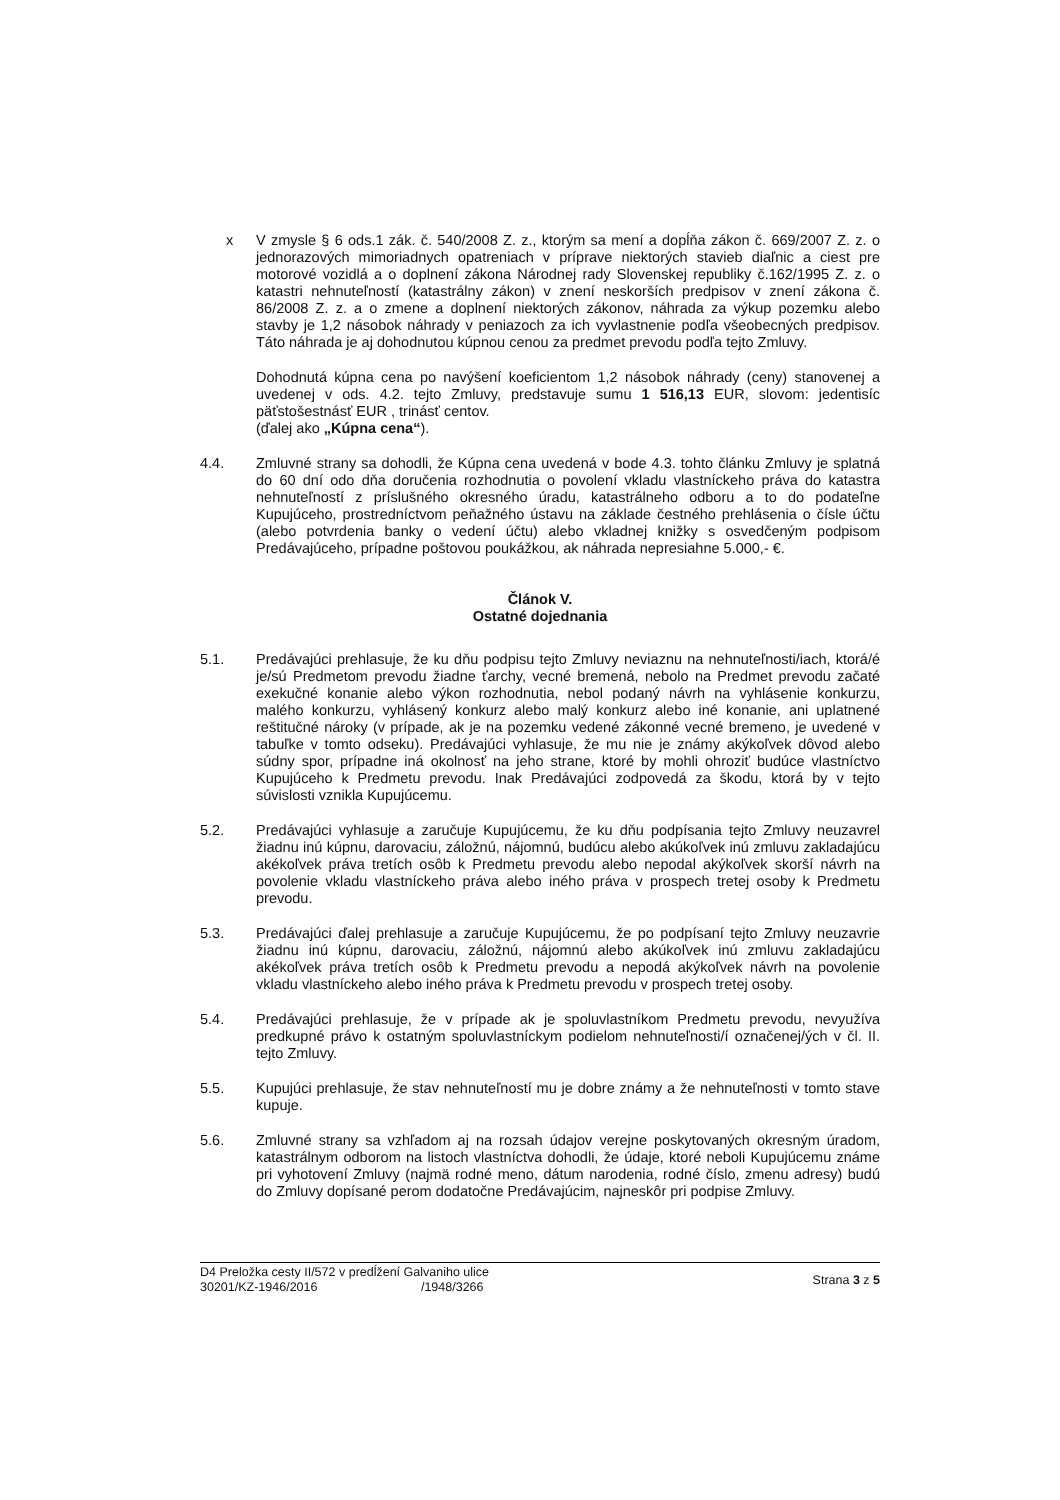x V zmysle § 6 ods.1 zák. č. 540/2008 Z. z., ktorým sa mení a dopĺňa zákon č. 669/2007 Z. z. o jednorazových mimoriadnych opatreniach v príprave niektorých stavieb diaľnic a ciest pre motorové vozidlá a o doplnení zákona Národnej rady Slovenskej republiky č.162/1995 Z. z. o katastri nehnuteľností (katastrálny zákon) v znení neskorších predpisov v znení zákona č. 86/2008 Z. z. a o zmene a doplnení niektorých zákonov, náhrada za výkup pozemku alebo stavby je 1,2 násobok náhrady v peniazoch za ich vyvlastnenie podľa všeobecných predpisov. Táto náhrada je aj dohodnutou kúpnou cenou za predmet prevodu podľa tejto Zmluvy.
Dohodnutá kúpna cena po navýšení koeficientom 1,2 násobok náhrady (ceny) stanovenej a uvedenej v ods. 4.2. tejto Zmluvy, predstavuje sumu 1 516,13 EUR, slovom: jedentisíc päťstošestnásť EUR , trinásť centov.
(ďalej ako „Kúpna cena“).
4.4. Zmluvné strany sa dohodli, že Kúpna cena uvedená v bode 4.3. tohto článku Zmluvy je splatná do 60 dní odo dňa doručenia rozhodnutia o povolení vkladu vlastníckeho práva do katastra nehnuteľností z príslušného okresného úradu, katastrálneho odboru a to do podateľne Kupujúceho, prostredníctvom peňažného ústavu na základe čestného prehlásenia o čísle účtu (alebo potvrdenia banky o vedení účtu) alebo vkladnej knižky s osvedčeným podpisom Predávajúceho, prípadne poštovou poukážkou, ak náhrada nepresiahne 5.000,- €.
Článok V.
Ostatné dojednania
5.1. Predávajúci prehlasuje, že ku dňu podpisu tejto Zmluvy neviaznu na nehnuteľnosti/iach, ktorá/é je/sú Predmetom prevodu žiadne ťarchy, vecné bremená, nebolo na Predmet prevodu začaté exekučné konanie alebo výkon rozhodnutia, nebol podaný návrh na vyhlásenie konkurzu, malého konkurzu, vyhlásený konkurz alebo malý konkurz alebo iné konanie, ani uplatnené reštitučné nároky (v prípade, ak je na pozemku vedené zákonné vecné bremeno, je uvedené v tabuľke v tomto odseku). Predávajúci vyhlasuje, že mu nie je známy akýkoľvek dôvod alebo súdny spor, prípadne iná okolnosť na jeho strane, ktoré by mohli ohroziť budúce vlastníctvo Kupujúceho k Predmetu prevodu. Inak Predávajúci zodpovedá za škodu, ktorá by v tejto súvislosti vznikla Kupujúcemu.
5.2. Predávajúci vyhlasuje a zaručuje Kupujúcemu, že ku dňu podpísania tejto Zmluvy neuzavrel žiadnu inú kúpnu, darovaciu, záložnú, nájomnú, budúcu alebo akúkoľvek inú zmluvu zakladajúcu akékoľvek práva tretích osôb k Predmetu prevodu alebo nepodal akýkoľvek skorší návrh na povolenie vkladu vlastníckeho práva alebo iného práva v prospech tretej osoby k Predmetu prevodu.
5.3. Predávajúci ďalej prehlasuje a zaručuje Kupujúcemu, že po podpísaní tejto Zmluvy neuzavrie žiadnu inú kúpnu, darovaciu, záložnú, nájomnú alebo akúkoľvek inú zmluvu zakladajúcu akékoľvek práva tretích osôb k Predmetu prevodu a nepodá akýkoľvek návrh na povolenie vkladu vlastníckeho alebo iného práva k Predmetu prevodu v prospech tretej osoby.
5.4. Predávajúci prehlasuje, že v prípade ak je spoluvlastníkom Predmetu prevodu, nevyužíva predkupné právo k ostatným spoluvlastníckym podielom nehnuteľnosti/í označenej/ých v čl. II. tejto Zmluvy.
5.5. Kupujúci prehlasuje, že stav nehnuteľností mu je dobre známy a že nehnuteľnosti v tomto stave kupuje.
5.6. Zmluvné strany sa vzhľadom aj na rozsah údajov verejne poskytovaných okresným úradom, katastrálnym odborom na listoch vlastníctva dohodli, že údaje, ktoré neboli Kupujúcemu známe pri vyhotovení Zmluvy (najmä rodné meno, dátum narodenia, rodné číslo, zmenu adresy) budú do Zmluvy dopísané perom dodatočne Predávajúcim, najneskôr pri podpise Zmluvy.
D4 Preložka cesty II/572 v predĺžení Galvaniho ulice
30201/KZ-1946/2016 /1948/3266
Strana 3 z 5